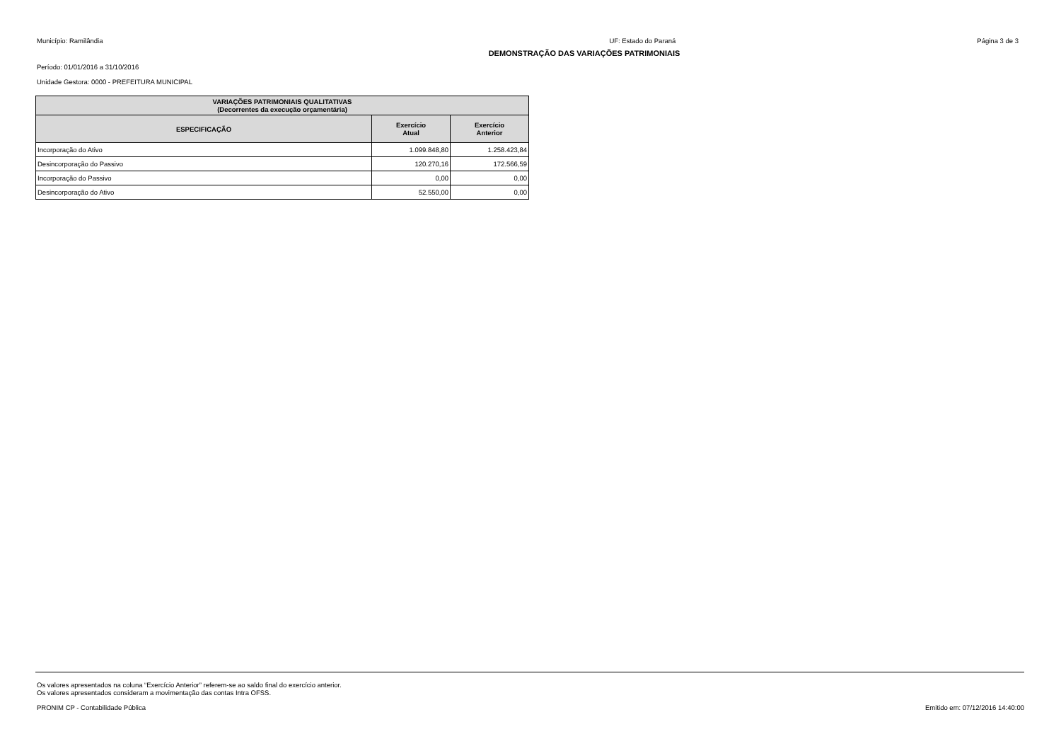Município: Ramilândia UF: Estado do Paraná Página 3 de 3
DEMONSTRAÇÃO DAS VARIAÇÕES PATRIMONIAIS
Período: 01/01/2016 a 31/10/2016
Unidade Gestora: 0000 - PREFEITURA MUNICIPAL
| VARIAÇÕES PATRIMONIAIS QUALITATIVAS (Decorrentes da execução orçamentária) | | |
| --- | --- | --- |
| ESPECIFICAÇÃO | Exercício Atual | Exercício Anterior |
| Incorporação do Ativo | 1.099.848,80 | 1.258.423,84 |
| Desincorporação do Passivo | 120.270,16 | 172.566,59 |
| Incorporação do Passivo | 0,00 | 0,00 |
| Desincorporação do Ativo | 52.550,00 | 0,00 |
Os valores apresentados na coluna “Exercício Anterior” referem-se ao saldo final do exercício anterior.
Os valores apresentados consideram a movimentação das contas Intra OFSS.
PRONIM CP - Contabilidade Pública Emitido em: 07/12/2016 14:40:00